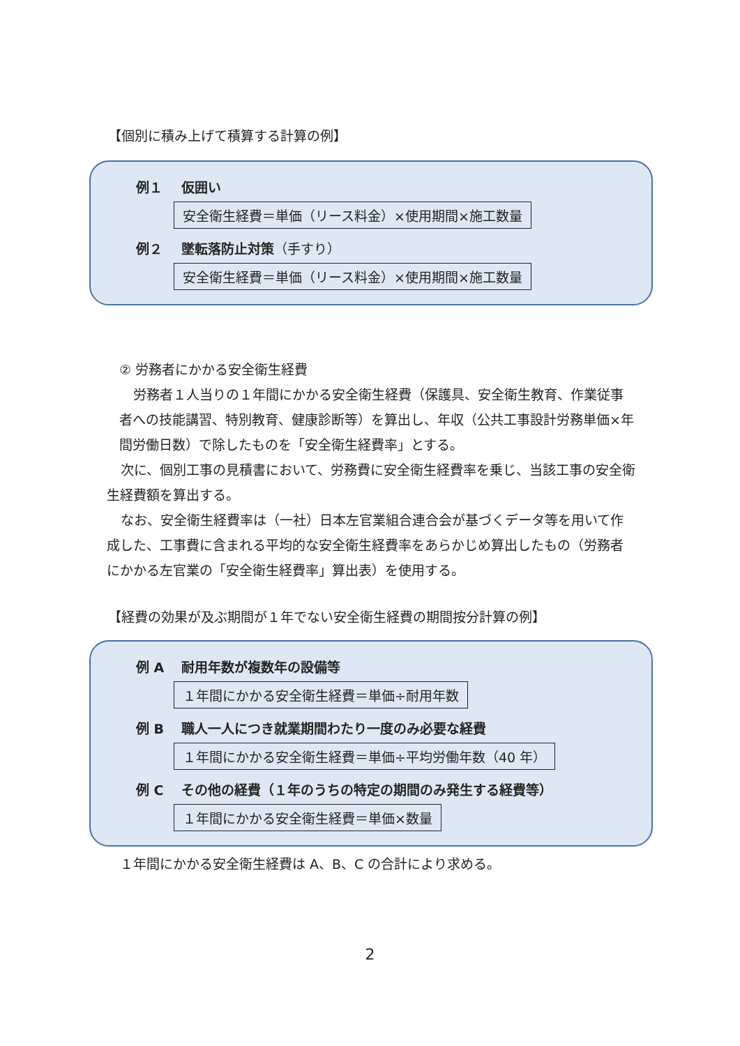【個別に積み上げて積算する計算の例】
例１ 仮囲い
安全衛生経費＝単価（リース料金）×使用期間×施工数量
例２ 墜転落防止対策（手すり）
安全衛生経費＝単価（リース料金）×使用期間×施工数量
② 労務者にかかる安全衛生経費
労務者１人当りの１年間にかかる安全衛生経費（保護具、安全衛生教育、作業従事者への技能講習、特別教育、健康診断等）を算出し、年収（公共工事設計労務単価×年間労働日数）で除したものを「安全衛生経費率」とする。
次に、個別工事の見積書において、労務費に安全衛生経費率を乗じ、当該工事の安全衛生経費額を算出する。
なお、安全衛生経費率は（一社）日本左官業組合連合会が基づくデータ等を用いて作成した、工事費に含まれる平均的な安全衛生経費率をあらかじめ算出したもの（労務者にかかる左官業の「安全衛生経費率」算出表）を使用する。
【経費の効果が及ぶ期間が１年でない安全衛生経費の期間按分計算の例】
例 A 耐用年数が複数年の設備等
１年間にかかる安全衛生経費＝単価÷耐用年数
例 B 職人一人につき就業期間わたり一度のみ必要な経費
１年間にかかる安全衛生経費＝単価÷平均労働年数（40 年）
例 C その他の経費（１年のうちの特定の期間のみ発生する経費等）
１年間にかかる安全衛生経費＝単価×数量
１年間にかかる安全衛生経費は A、B、C の合計により求める。
2